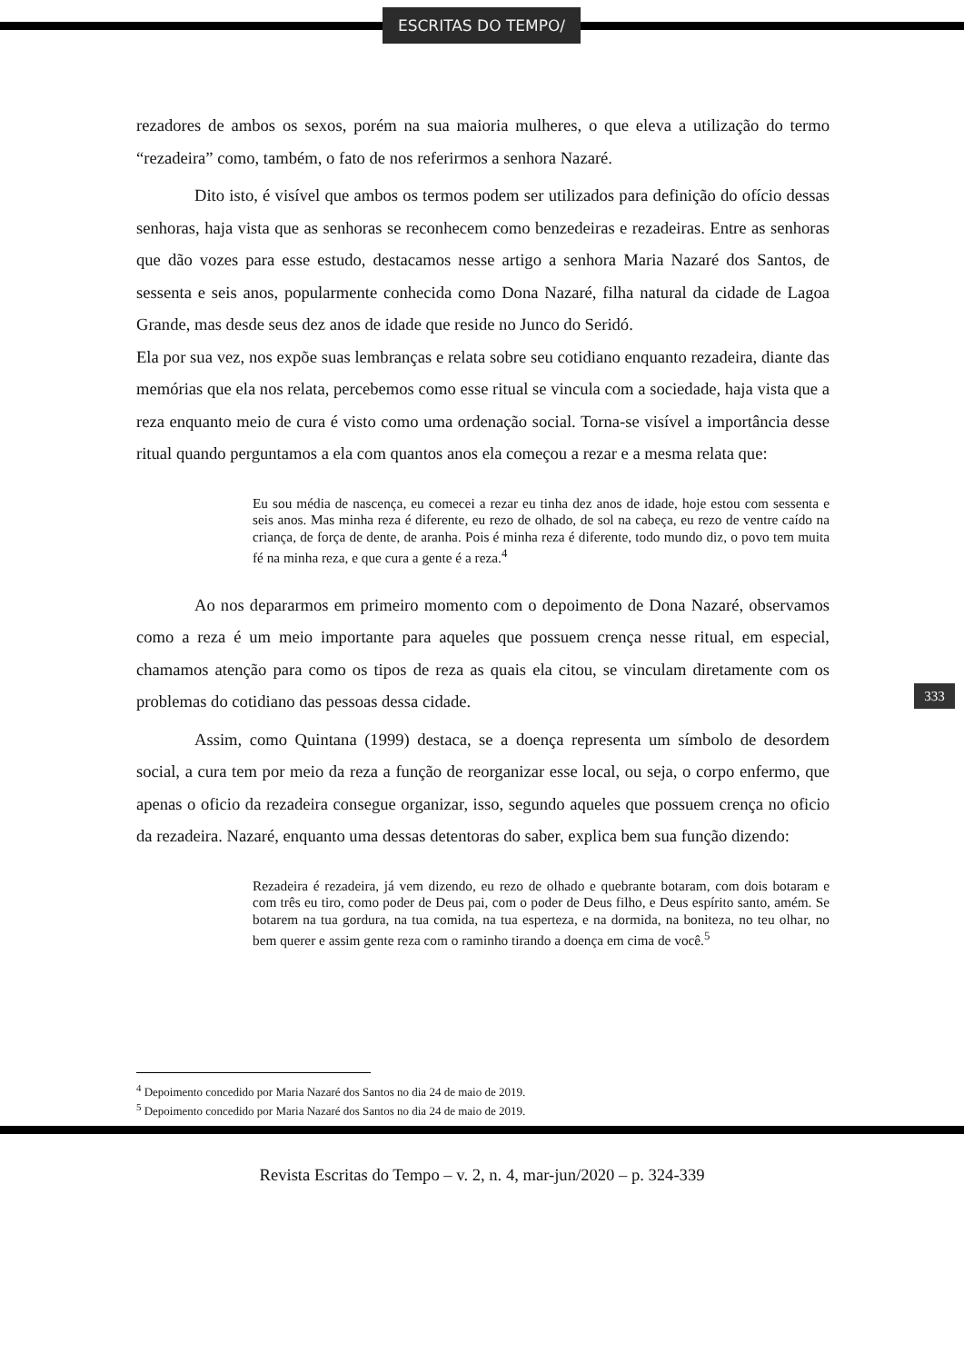ESCRITAS DO TEMPO/
rezadores de ambos os sexos, porém na sua maioria mulheres, o que eleva a utilização do termo “rezadeira” como, também, o fato de nos referirmos a senhora Nazaré.
Dito isto, é visível que ambos os termos podem ser utilizados para definição do ofício dessas senhoras, haja vista que as senhoras se reconhecem como benzedeiras e rezadeiras. Entre as senhoras que dão vozes para esse estudo, destacamos nesse artigo a senhora Maria Nazaré dos Santos, de sessenta e seis anos, popularmente conhecida como Dona Nazaré, filha natural da cidade de Lagoa Grande, mas desde seus dez anos de idade que reside no Junco do Seridó.
Ela por sua vez, nos expõe suas lembranças e relata sobre seu cotidiano enquanto rezadeira, diante das memórias que ela nos relata, percebemos como esse ritual se vincula com a sociedade, haja vista que a reza enquanto meio de cura é visto como uma ordenação social. Torna-se visível a importância desse ritual quando perguntamos a ela com quantos anos ela começou a rezar e a mesma relata que:
Eu sou média de nascença, eu comecei a rezar eu tinha dez anos de idade, hoje estou com sessenta e seis anos. Mas minha reza é diferente, eu rezo de olhado, de sol na cabeça, eu rezo de ventre caído na criança, de força de dente, de aranha. Pois é minha reza é diferente, todo mundo diz, o povo tem muita fé na minha reza, e que cura a gente é a reza.<sup>4</sup>
Ao nos depararmos em primeiro momento com o depoimento de Dona Nazaré, observamos como a reza é um meio importante para aqueles que possuem crença nesse ritual, em especial, chamamos atenção para como os tipos de reza as quais ela citou, se vinculam diretamente com os problemas do cotidiano das pessoas dessa cidade.
Assim, como Quintana (1999) destaca, se a doença representa um símbolo de desordem social, a cura tem por meio da reza a função de reorganizar esse local, ou seja, o corpo enfermo, que apenas o oficio da rezadeira consegue organizar, isso, segundo aqueles que possuem crença no oficio da rezadeira. Nazaré, enquanto uma dessas detentoras do saber, explica bem sua função dizendo:
Rezadeira é rezadeira, já vem dizendo, eu rezo de olhado e quebrante botaram, com dois botaram e com três eu tiro, como poder de Deus pai, com o poder de Deus filho, e Deus espírito santo, amém. Se botarem na tua gordura, na tua comida, na tua esperteza, e na dormida, na boniteza, no teu olhar, no bem querer e assim gente reza com o raminho tirando a doença em cima de você.<sup>5</sup>
333
<sup>4</sup> Depoimento concedido por Maria Nazaré dos Santos no dia 24 de maio de 2019.
<sup>5</sup> Depoimento concedido por Maria Nazaré dos Santos no dia 24 de maio de 2019.
Revista Escritas do Tempo – v. 2, n. 4, mar-jun/2020 – p. 324-339